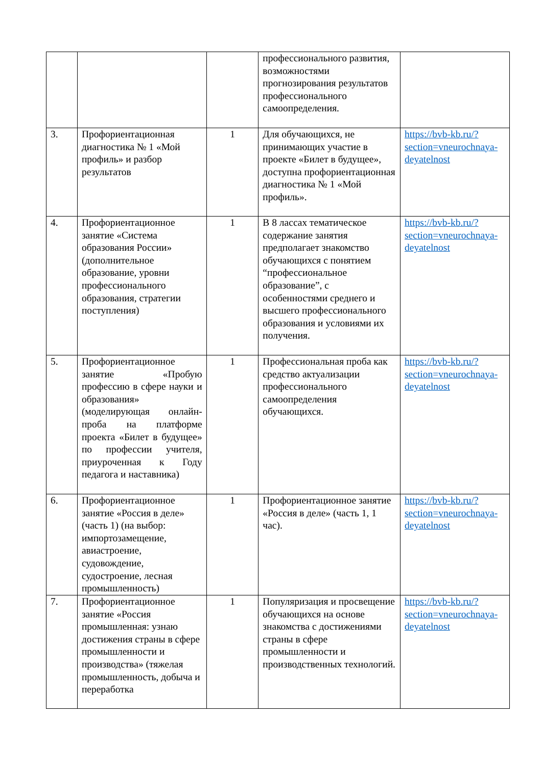| | | | профессионального развития, возможностями прогнозирования результатов профессионального самоопределения. | |
| 3. | Профориентационная диагностика № 1 «Мой профиль» и разбор результатов | 1 | Для обучающихся, не принимающих участие в проекте «Билет в будущее», доступна профориентационная диагностика № 1 «Мой профиль». | https://bvb-kb.ru/?section=vneurochnaya-deyatelnost |
| 4. | Профориентационное занятие «Система образования России» (дополнительное образование, уровни профессионального образования, стратегии поступления) | 1 | В 8 лассах тематическое содержание занятия предполагает знакомство обучающихся с понятием “профессиональное образование”, с особенностями среднего и высшего профессионального образования и условиями их получения. | https://bvb-kb.ru/?section=vneurochnaya-deyatelnost |
| 5. | Профориентационное занятие «Пробую профессию в сфере науки и образования» (моделирующая онлайн-проба на платформе проекта «Билет в будущее» по профессии учителя, приуроченная к Году педагога и наставника) | 1 | Профессиональная проба как средство актуализации профессионального самоопределения обучающихся. | https://bvb-kb.ru/?section=vneurochnaya-deyatelnost |
| 6. | Профориентационное занятие «Россия в деле» (часть 1) (на выбор: импортозамещение, авиастроение, судовождение, судостроение, лесная промышленность) | 1 | Профориентационное занятие «Россия в деле» (часть 1, 1 час). | https://bvb-kb.ru/?section=vneurochnaya-deyatelnost |
| 7. | Профориентационное занятие «Россия промышленная: узнаю достижения страны в сфере промышленности и производства» (тяжелая промышленность, добыча и переработка | 1 | Популяризация и просвещение обучающихся на основе знакомства с достижениями страны в сфере промышленности и производственных технологий. | https://bvb-kb.ru/?section=vneurochnaya-deyatelnost |